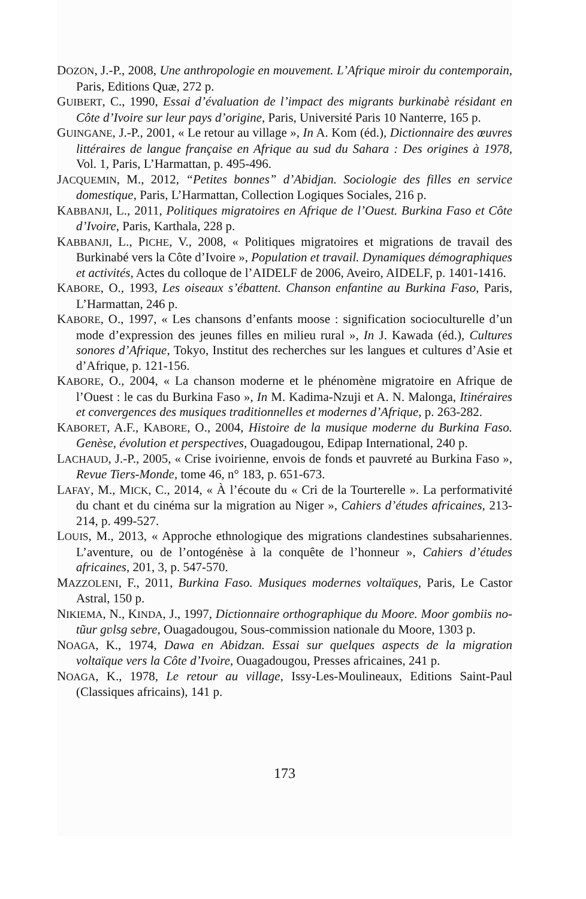DOZON, J.-P., 2008, Une anthropologie en mouvement. L’Afrique miroir du contemporain, Paris, Editions Quæ, 272 p.
GUIBERT, C., 1990, Essai d’évaluation de l’impact des migrants burkinabè résidant en Côte d’Ivoire sur leur pays d’origine, Paris, Université Paris 10 Nanterre, 165 p.
GUINGANE, J.-P., 2001, « Le retour au village », In A. Kom (éd.), Dictionnaire des œuvres littéraires de langue française en Afrique au sud du Sahara : Des origines à 1978, Vol. 1, Paris, L’Harmattan, p. 495-496.
JACQUEMIN, M., 2012, “Petites bonnes” d’Abidjan. Sociologie des filles en service domestique, Paris, L’Harmattan, Collection Logiques Sociales, 216 p.
KABBANJI, L., 2011, Politiques migratoires en Afrique de l’Ouest. Burkina Faso et Côte d’Ivoire, Paris, Karthala, 228 p.
KABBANJI, L., PICHE, V., 2008, « Politiques migratoires et migrations de travail des Burkinabé vers la Côte d’Ivoire », Population et travail. Dynamiques démographiques et activités, Actes du colloque de l’AIDELF de 2006, Aveiro, AIDELF, p. 1401-1416.
KABORE, O., 1993, Les oiseaux s’ébattent. Chanson enfantine au Burkina Faso, Paris, L’Harmattan, 246 p.
KABORE, O., 1997, « Les chansons d’enfants moose : signification socioculturelle d’un mode d’expression des jeunes filles en milieu rural », In J. Kawada (éd.), Cultures sonores d’Afrique, Tokyo, Institut des recherches sur les langues et cultures d’Asie et d’Afrique, p. 121-156.
KABORE, O., 2004, « La chanson moderne et le phénomène migratoire en Afrique de l’Ouest : le cas du Burkina Faso », In M. Kadima-Nzuji et A. N. Malonga, Itinéraires et convergences des musiques traditionnelles et modernes d’Afrique, p. 263-282.
KABORET, A.F., KABORE, O., 2004, Histoire de la musique moderne du Burkina Faso. Genèse, évolution et perspectives, Ouagadougou, Edipap International, 240 p.
LACHAUD, J.-P., 2005, « Crise ivoirienne, envois de fonds et pauvreté au Burkina Faso », Revue Tiers-Monde, tome 46, n° 183, p. 651-673.
LAFAY, M., MICK, C., 2014, « À l’écoute du « Cri de la Tourterelle ». La performativité du chant et du cinéma sur la migration au Niger », Cahiers d’études africaines, 213-214, p. 499-527.
LOUIS, M., 2013, « Approche ethnologique des migrations clandestines subsahariennes. L’aventure, ou de l’ontogénèse à la conquête de l’honneur », Cahiers d’études africaines, 201, 3, p. 547-570.
MAZZOLENI, F., 2011, Burkina Faso. Musiques modernes voltaïques, Paris, Le Castor Astral, 150 p.
NIKIEMA, N., KINDA, J., 1997, Dictionnaire orthographique du Moore. Moor gombiis no-tũur gʋlsg sebre, Ouagadougou, Sous-commission nationale du Moore, 1303 p.
NOAGA, K., 1974, Dawa en Abidzan. Essai sur quelques aspects de la migration voltaïque vers la Côte d’Ivoire, Ouagadougou, Presses africaines, 241 p.
NOAGA, K., 1978, Le retour au village, Issy-Les-Moulineaux, Editions Saint-Paul (Classiques africains), 141 p.
173